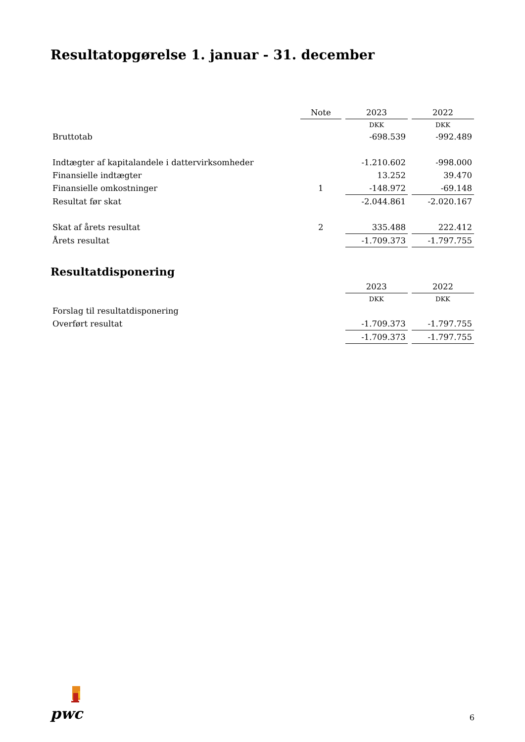Resultatopgørelse 1. januar - 31. december
| | Note | | 2023 | | 2022 |
| --- | --- | --- | --- | --- | --- |
| | | | DKK | | DKK |
| Bruttotab | | | -698.539 | | -992.489 |
| Indtægter af kapitalandele i dattervirksomheder | | | -1.210.602 | | -998.000 |
| Finansielle indtægter | | | 13.252 | | 39.470 |
| Finansielle omkostninger | 1 | | -148.972 | | -69.148 |
| Resultat før skat | | | -2.044.861 | | -2.020.167 |
| Skat af årets resultat | 2 | | 335.488 | | 222.412 |
| Årets resultat | | | -1.709.373 | | -1.797.755 |
Resultatdisponering
| | | | 2023 | | 2022 |
| --- | --- | --- | --- | --- | --- |
| | | | DKK | | DKK |
| Forslag til resultatdisponering | | | | | |
| Overført resultat | | | -1.709.373 | | -1.797.755 |
| | | | -1.709.373 | | -1.797.755 |
pwc
6